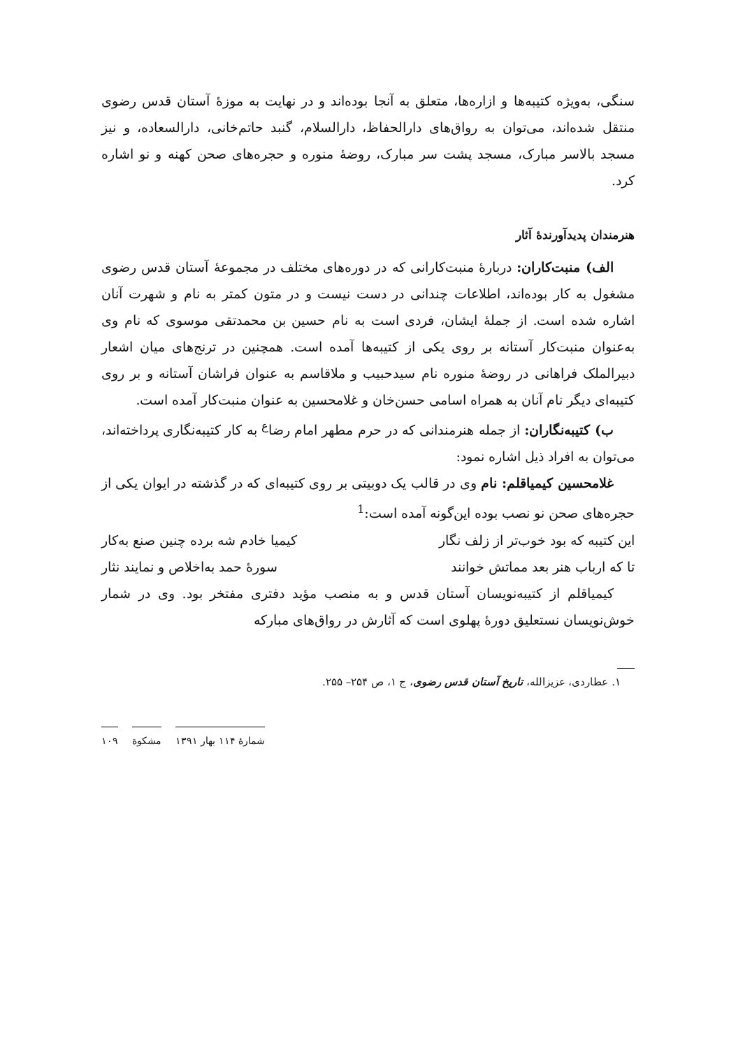سنگی، به‌ویژه کتیبه‌ها و ازاره‌ها، متعلق به آنجا بوده‌اند و در نهایت به موزهٔ آستان قدس رضوی منتقل شده‌اند، می‌توان به رواق‌های دارالحفاظ، دارالسلام، گنبد حاتم‌خانی، دارالسعاده، و نیز مسجد بالاسر مبارک، مسجد پشت سر مبارک، روضهٔ منوره و حجره‌های صحن کهنه و نو اشاره کرد.
هنرمندان پدیدآورندهٔ آثار
الف) منبت‌کاران: دربارهٔ منبت‌کارانی که در دوره‌های مختلف در مجموعهٔ آستان قدس رضوی مشغول به کار بوده‌اند، اطلاعات چندانی در دست نیست و در متون کمتر به نام و شهرت آنان اشاره شده است. از جملهٔ ایشان، فردی است به نام حسین بن محمدتقی موسوی که نام وی به‌عنوان منبت‌کار آستانه بر روی یکی از کتیبه‌ها آمده است. همچنین در ترنج‌های میان اشعار دبیرالملک فراهانی در روضهٔ منوره نام سیدحبیب و ملاقاسم به عنوان فراشان آستانه و بر روی کتیبه‌ای دیگر نام آنان به همراه اسامی حسن‌خان و غلامحسین به عنوان منبت‌کار آمده است.
ب) کتیبه‌نگاران: از جمله هنرمندانی که در حرم مطهر امام رضا<sup>ع</sup> به کار کتیبه‌نگاری پرداخته‌اند، می‌توان به افراد ذیل اشاره نمود:
غلامحسین کیمیاقلم: نام وی در قالب یک دوبیتی بر روی کتیبه‌ای که در گذشته در ایوان یکی از حجره‌های صحن نو نصب بوده این‌گونه آمده است:<sup>1</sup>
این کتیبه که بود خوب‌تر از زلف نگار کیمیا خادم شه برده چنین صنع به‌کار
تا که ارباب هنر بعد مماتش خوانند سورهٔ حمد به‌اخلاص و نمایند نثار
کیمیاقلم از کتیبه‌نویسان آستان قدس و به منصب مؤید دفتری مفتخر بود. وی در شمار خوش‌نویسان نستعلیق دورهٔ پهلوی است که آثارش در رواق‌های مبارکه
۱. عطاردی، عزیزالله، تاریخ آستان قدس رضوی، ج ۱، ص ۲۵۴– ۲۵۵.
شمارهٔ ۱۱۴ بهار ۱۳۹۱ مشکوة ۱۰۹